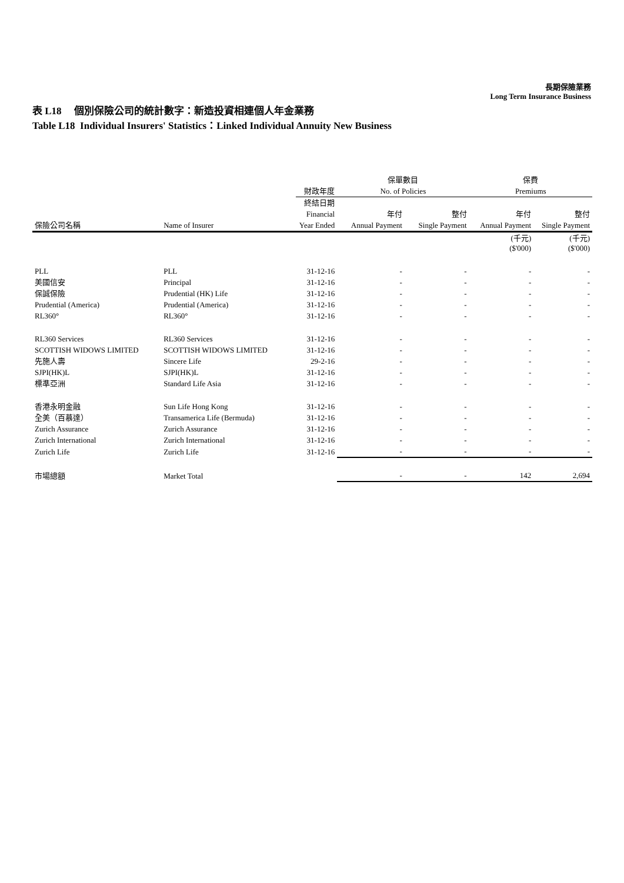長期保險業務
Long Term Insurance Business
表 L18 個別保險公司的統計數字：新造投資相連個人年金業務
Table L18 Individual Insurers' Statistics：Linked Individual Annuity New Business
| | | | 保單數目 | | 保費 | |
| --- | --- | --- | --- | --- | --- | --- |
| | | 財政年度 | No. of Policies | | Premiums | |
| | | 終結日期 | | | | |
| | | Financial | 年付 | 整付 | 年付 | 整付 |
| 保險公司名稱 | Name of Insurer | Year Ended | Annual Payment | Single Payment | Annual Payment | Single Payment |
| | | | | | (千元) ($'000) | (千元) ($'000) |
| PLL | PLL | 31-12-16 | - | - | - | - |
| 美國信安 | Principal | 31-12-16 | - | - | - | - |
| 保誠保險 | Prudential (HK) Life | 31-12-16 | - | - | - | - |
| Prudential (America) | Prudential (America) | 31-12-16 | - | - | - | - |
| RL360° | RL360° | 31-12-16 | - | - | - | - |
| RL360 Services | RL360 Services | 31-12-16 | - | - | - | - |
| SCOTTISH WIDOWS LIMITED | SCOTTISH WIDOWS LIMITED | 31-12-16 | - | - | - | - |
| 先施人壽 | Sincere Life | 29-2-16 | - | - | - | - |
| SJPI(HK)L | SJPI(HK)L | 31-12-16 | - | - | - | - |
| 標準亞洲 | Standard Life Asia | 31-12-16 | - | - | - | - |
| 香港永明金融 | Sun Life Hong Kong | 31-12-16 | - | - | - | - |
| 全美（百慕達） | Transamerica Life (Bermuda) | 31-12-16 | - | - | - | - |
| Zurich Assurance | Zurich Assurance | 31-12-16 | - | - | - | - |
| Zurich International | Zurich International | 31-12-16 | - | - | - | - |
| Zurich Life | Zurich Life | 31-12-16 | - | - | - | - |
| 市場總額 | Market Total | | - | - | 142 | 2,694 |